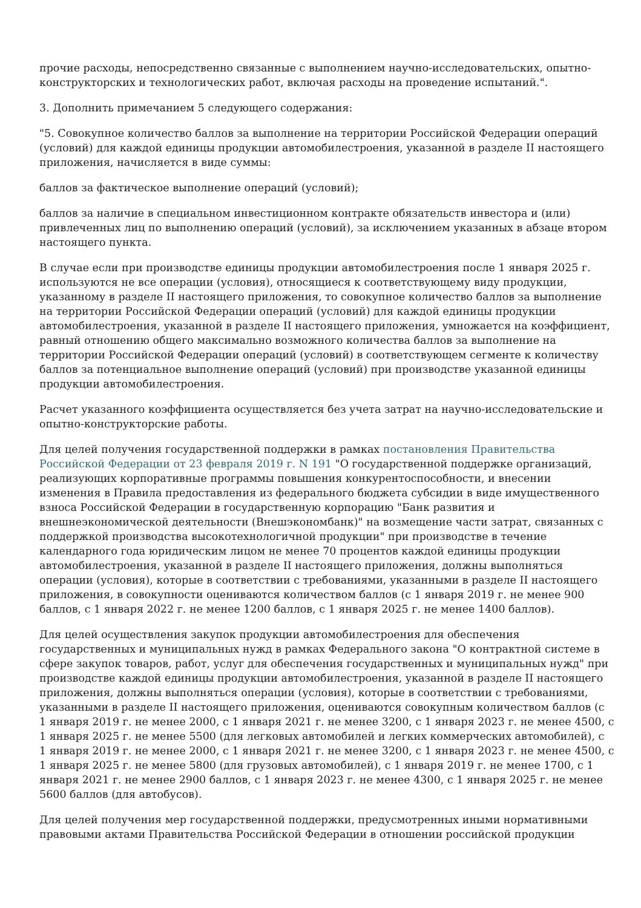прочие расходы, непосредственно связанные с выполнением научно-исследовательских, опытно-конструкторских и технологических работ, включая расходы на проведение испытаний.".
3. Дополнить примечанием 5 следующего содержания:
"5. Совокупное количество баллов за выполнение на территории Российской Федерации операций (условий) для каждой единицы продукции автомобилестроения, указанной в разделе II настоящего приложения, начисляется в виде суммы:
баллов за фактическое выполнение операций (условий);
баллов за наличие в специальном инвестиционном контракте обязательств инвестора и (или) привлеченных лиц по выполнению операций (условий), за исключением указанных в абзаце втором настоящего пункта.
В случае если при производстве единицы продукции автомобилестроения после 1 января 2025 г. используются не все операции (условия), относящиеся к соответствующему виду продукции, указанному в разделе II настоящего приложения, то совокупное количество баллов за выполнение на территории Российской Федерации операций (условий) для каждой единицы продукции автомобилестроения, указанной в разделе II настоящего приложения, умножается на коэффициент, равный отношению общего максимально возможного количества баллов за выполнение на территории Российской Федерации операций (условий) в соответствующем сегменте к количеству баллов за потенциальное выполнение операций (условий) при производстве указанной единицы продукции автомобилестроения.
Расчет указанного коэффициента осуществляется без учета затрат на научно-исследовательские и опытно-конструкторские работы.
Для целей получения государственной поддержки в рамках постановления Правительства Российской Федерации от 23 февраля 2019 г. N 191 "О государственной поддержке организаций, реализующих корпоративные программы повышения конкурентоспособности, и внесении изменения в Правила предоставления из федерального бюджета субсидии в виде имущественного взноса Российской Федерации в государственную корпорацию "Банк развития и внешнеэкономической деятельности (Внешэкономбанк)" на возмещение части затрат, связанных с поддержкой производства высокотехнологичной продукции" при производстве в течение календарного года юридическим лицом не менее 70 процентов каждой единицы продукции автомобилестроения, указанной в разделе II настоящего приложения, должны выполняться операции (условия), которые в соответствии с требованиями, указанными в разделе II настоящего приложения, в совокупности оцениваются количеством баллов (с 1 января 2019 г. не менее 900 баллов, с 1 января 2022 г. не менее 1200 баллов, с 1 января 2025 г. не менее 1400 баллов).
Для целей осуществления закупок продукции автомобилестроения для обеспечения государственных и муниципальных нужд в рамках Федерального закона "О контрактной системе в сфере закупок товаров, работ, услуг для обеспечения государственных и муниципальных нужд" при производстве каждой единицы продукции автомобилестроения, указанной в разделе II настоящего приложения, должны выполняться операции (условия), которые в соответствии с требованиями, указанными в разделе II настоящего приложения, оцениваются совокупным количеством баллов (с 1 января 2019 г. не менее 2000, с 1 января 2021 г. не менее 3200, с 1 января 2023 г. не менее 4500, с 1 января 2025 г. не менее 5500 (для легковых автомобилей и легких коммерческих автомобилей), с 1 января 2019 г. не менее 2000, с 1 января 2021 г. не менее 3200, с 1 января 2023 г. не менее 4500, с 1 января 2025 г. не менее 5800 (для грузовых автомобилей), с 1 января 2019 г. не менее 1700, с 1 января 2021 г. не менее 2900 баллов, с 1 января 2023 г. не менее 4300, с 1 января 2025 г. не менее 5600 баллов (для автобусов).
Для целей получения мер государственной поддержки, предусмотренных иными нормативными правовыми актами Правительства Российской Федерации в отношении российской продукции